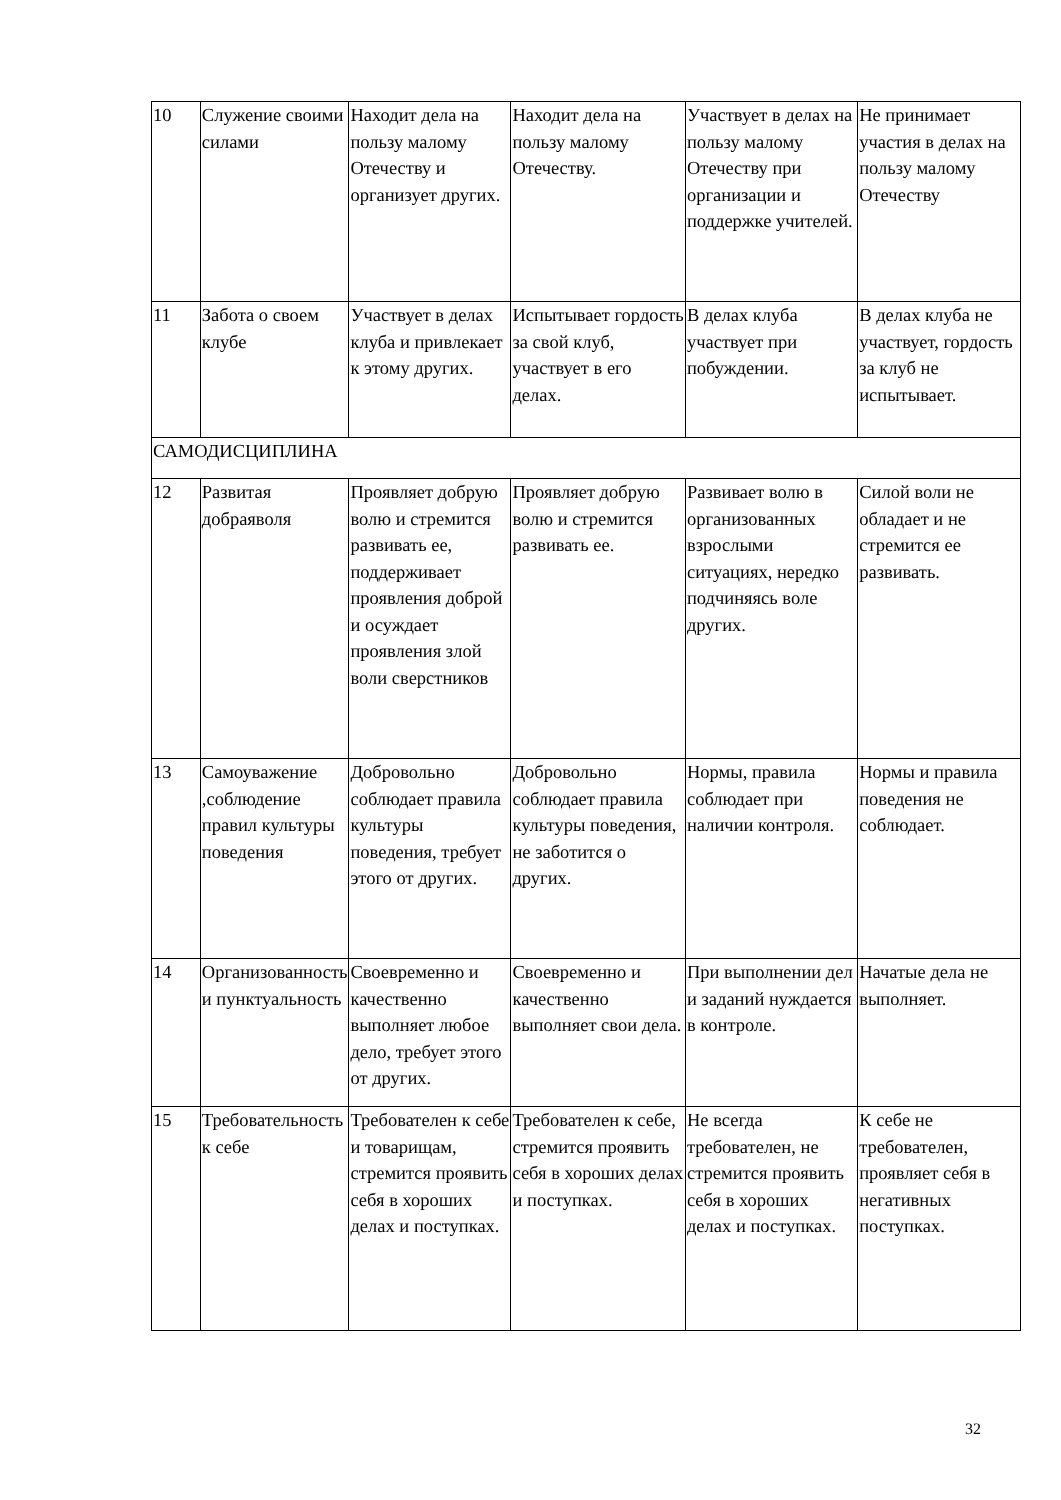| 10 | Служение своими силами | Находит дела на пользу малому Отечеству и организует других. | Находит дела на пользу малому Отечеству. | Участвует в делах на пользу малому Отечеству при организации и поддержке учителей. | Не принимает участия в делах на пользу малому Отечеству |
| 11 | Забота о своем клубе | Участвует в делах клуба и привлекает к этому других. | Испытывает гордость за свой клуб, участвует в его делах. | В делах клуба участвует при побуждении. | В делах клуба не участвует, гордость за клуб не испытывает. |
| САМОДИСЦИПЛИНА | | | | | |
| 12 | Развитая добраяволя | Проявляет добрую волю и стремится развивать ее, поддерживает проявления доброй и осуждает проявления злой воли сверстников | Проявляет добрую волю и стремится развивать ее. | Развивает волю в организованных взрослыми ситуациях, нередко подчиняясь воле других. | Силой воли не обладает и не стремится ее развивать. |
| 13 | Самоуважение ,соблюдение правил культуры поведения | Добровольно соблюдает правила культуры поведения, требует этого от других. | Добровольно соблюдает правила культуры поведения, не заботится о других. | Нормы, правила соблюдает при наличии контроля. | Нормы и правила поведения не соблюдает. |
| 14 | Организованность и пунктуальность | Своевременно и качественно выполняет любое дело, требует этого от других. | Своевременно и качественно выполняет свои дела. | При выполнении дел и заданий нуждается в контроле. | Начатые дела не выполняет. |
| 15 | Требовательность к себе | Требователен к себе и товарищам, стремится проявить себя в хороших делах и поступках. | Требователен к себе, стремится проявить себя в хороших делах и поступках. | Не всегда требователен, не стремится проявить себя в хороших делах и поступках. | К себе не требователен, проявляет себя в негативных поступках. |
32